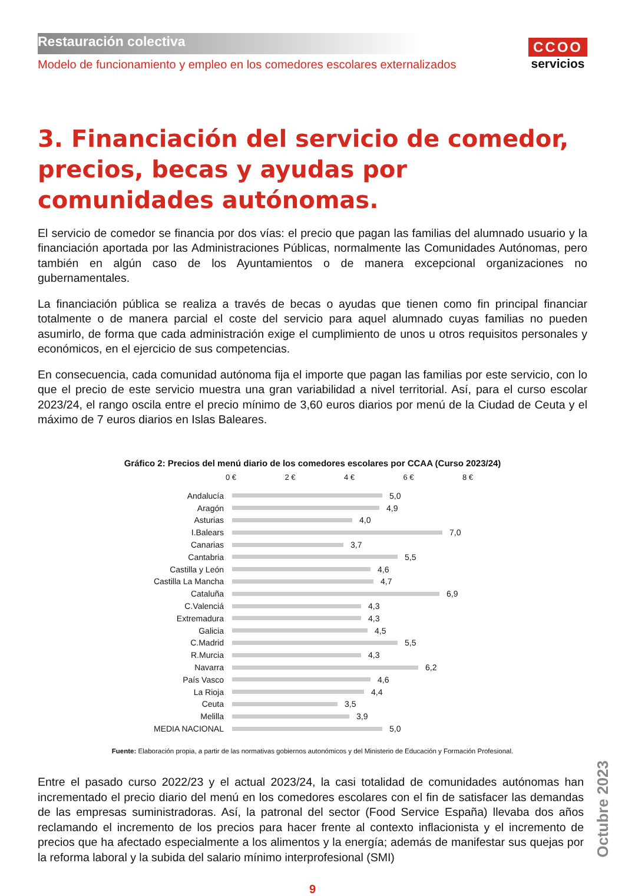Restauración colectiva
Modelo de funcionamiento y empleo en los comedores escolares externalizados
CCOO
servicios
3. Financiación del servicio de comedor, precios, becas y ayudas por comunidades autónomas.
El servicio de comedor se financia por dos vías: el precio que pagan las familias del alumnado usuario y la financiación aportada por las Administraciones Públicas, normalmente las Comunidades Autónomas, pero también en algún caso de los Ayuntamientos o de manera excepcional organizaciones no gubernamentales.
La financiación pública se realiza a través de becas o ayudas que tienen como fin principal financiar totalmente o de manera parcial el coste del servicio para aquel alumnado cuyas familias no pueden asumirlo, de forma que cada administración exige el cumplimiento de unos u otros requisitos personales y económicos, en el ejercicio de sus competencias.
En consecuencia, cada comunidad autónoma fija el importe que pagan las familias por este servicio, con lo que el precio de este servicio muestra una gran variabilidad a nivel territorial. Así, para el curso escolar 2023/24, el rango oscila entre el precio mínimo de 3,60 euros diarios por menú de la Ciudad de Ceuta y el máximo de 7 euros diarios en Islas Baleares.
Gráfico 2: Precios del menú diario de los comedores escolares por CCAA (Curso 2023/24)
0 € 2 € 4 € 6 € 8 €
Andalucía 5,0
Aragón 4,9
Asturias 4,0
I.Balears 7,0
Canarias 3,7
Cantabria 5,5
Castilla y León 4,6
Castilla La Mancha 4,7
Cataluña 6,9
C.Valenciá 4,3
Extremadura 4,3
Galicia 4,5
C.Madrid 5,5
R.Murcia 4,3
Navarra 6,2
País Vasco 4,6
La Rioja 4,4
Ceuta 3,5
Melilla 3,9
MEDIA NACIONAL 5,0
Fuente: Elaboración propia, a partir de las normativas gobiernos autonómicos y del Ministerio de Educación y Formación Profesional.
Entre el pasado curso 2022/23 y el actual 2023/24, la casi totalidad de comunidades autónomas han incrementado el precio diario del menú en los comedores escolares con el fin de satisfacer las demandas de las empresas suministradoras. Así, la patronal del sector (Food Service España) llevaba dos años reclamando el incremento de los precios para hacer frente al contexto inflacionista y el incremento de precios que ha afectado especialmente a los alimentos y la energía; además de manifestar sus quejas por la reforma laboral y la subida del salario mínimo interprofesional (SMI)
9
Octubre 2023